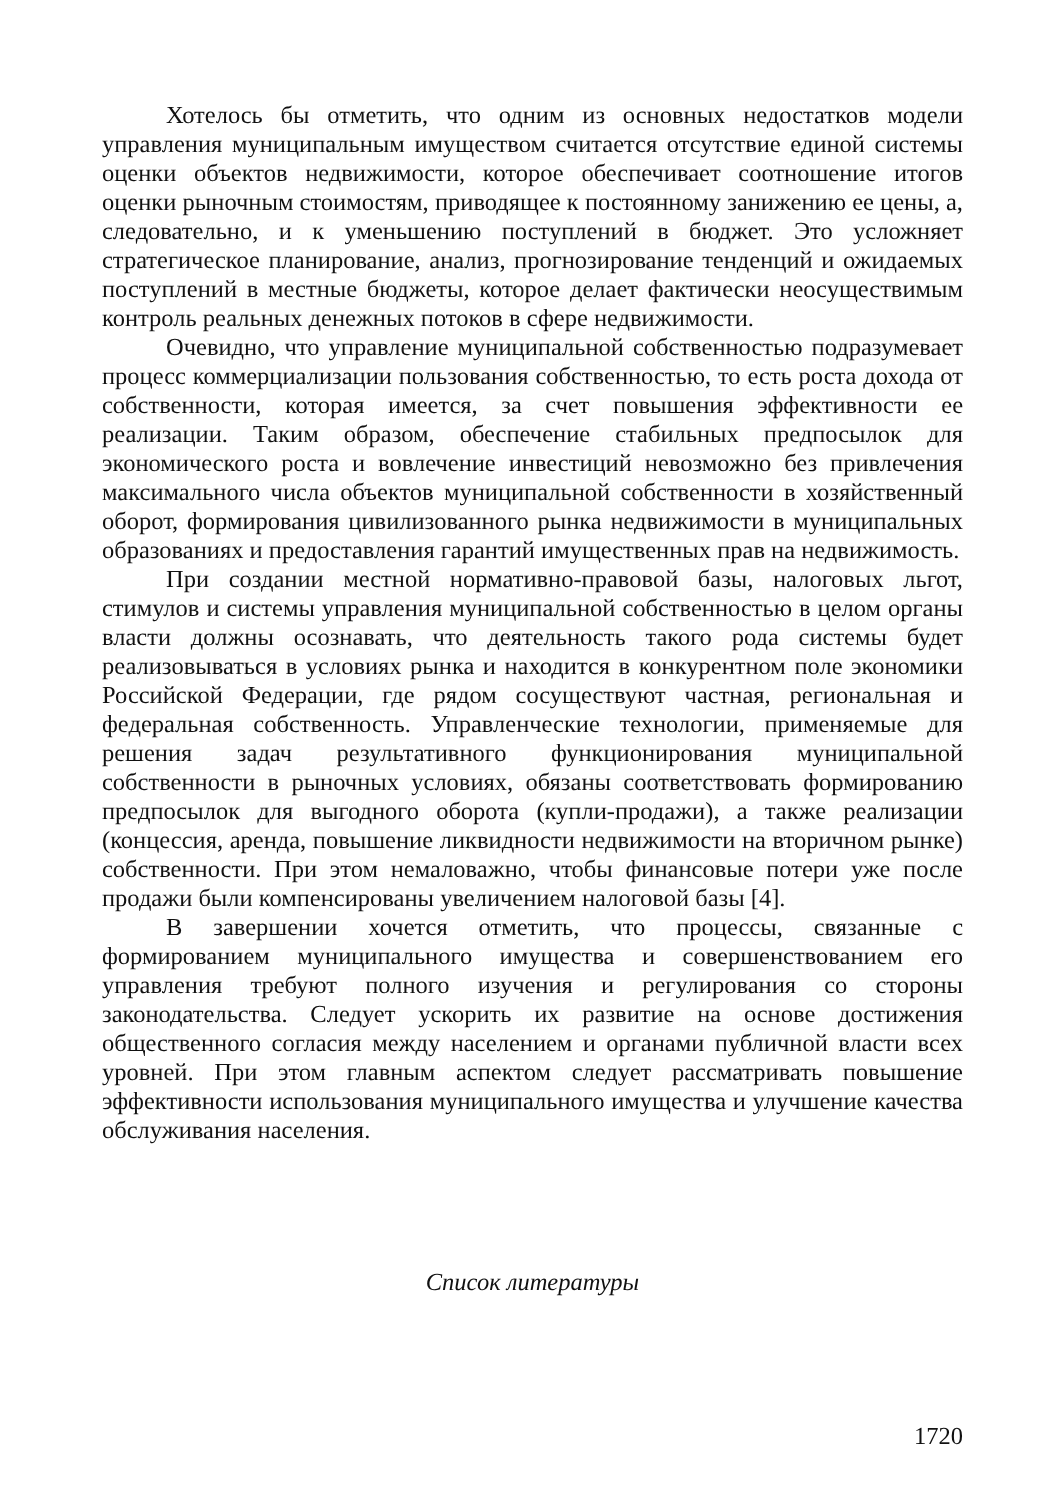Хотелось бы отметить, что одним из основных недостатков модели управления муниципальным имуществом считается отсутствие единой системы оценки объектов недвижимости, которое обеспечивает соотношение итогов оценки рыночным стоимостям, приводящее к постоянному занижению ее цены, а, следовательно, и к уменьшению поступлений в бюджет. Это усложняет стратегическое планирование, анализ, прогнозирование тенденций и ожидаемых поступлений в местные бюджеты, которое делает фактически неосуществимым контроль реальных денежных потоков в сфере недвижимости.
Очевидно, что управление муниципальной собственностью подразумевает процесс коммерциализации пользования собственностью, то есть роста дохода от собственности, которая имеется, за счет повышения эффективности ее реализации. Таким образом, обеспечение стабильных предпосылок для экономического роста и вовлечение инвестиций невозможно без привлечения максимального числа объектов муниципальной собственности в хозяйственный оборот, формирования цивилизованного рынка недвижимости в муниципальных образованиях и предоставления гарантий имущественных прав на недвижимость.
При создании местной нормативно-правовой базы, налоговых льгот, стимулов и системы управления муниципальной собственностью в целом органы власти должны осознавать, что деятельность такого рода системы будет реализовываться в условиях рынка и находится в конкурентном поле экономики Российской Федерации, где рядом сосуществуют частная, региональная и федеральная собственность. Управленческие технологии, применяемые для решения задач результативного функционирования муниципальной собственности в рыночных условиях, обязаны соответствовать формированию предпосылок для выгодного оборота (купли-продажи), а также реализации (концессия, аренда, повышение ликвидности недвижимости на вторичном рынке) собственности. При этом немаловажно, чтобы финансовые потери уже после продажи были компенсированы увеличением налоговой базы [4].
В завершении хочется отметить, что процессы, связанные с формированием муниципального имущества и совершенствованием его управления требуют полного изучения и регулирования со стороны законодательства. Следует ускорить их развитие на основе достижения общественного согласия между населением и органами публичной власти всех уровней. При этом главным аспектом следует рассматривать повышение эффективности использования муниципального имущества и улучшение качества обслуживания населения.
Список литературы
1720